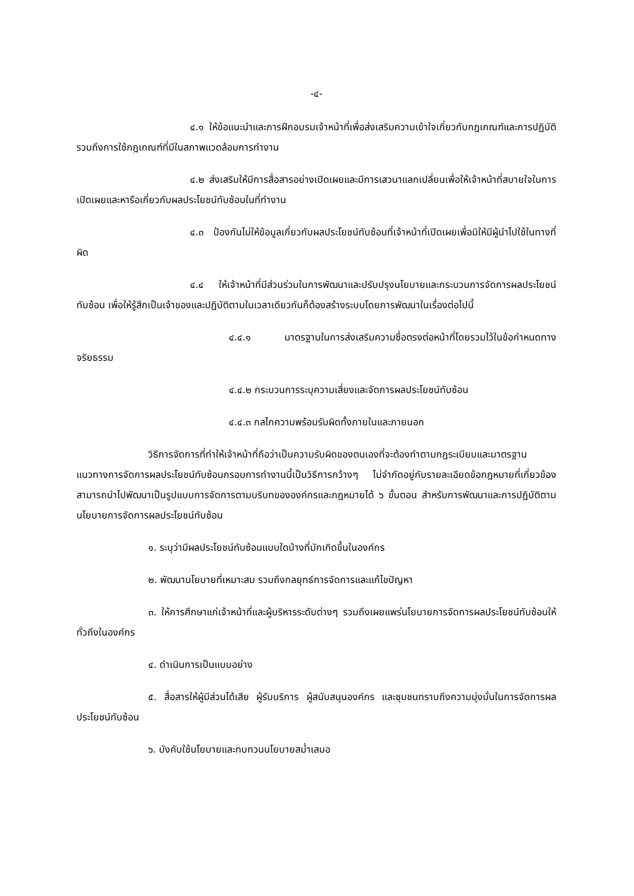-๔-
๔.๑ ให้ข้อแนะนำและการฝึกอบรมเจ้าหน้าที่เพื่อส่งเสริมความเข้าใจเกี่ยวกับกฎเกณฑ์และการปฏิบัติรวมถึงการใช้กฎเกณฑ์ที่มีในสภาพแวดล้อมการทำงาน
๔.๒ ส่งเสริมให้มีการสื่อสารอย่างเปิดเผยและมีการเสวนาแลกเปลี่ยนเพื่อให้เจ้าหน้าที่สบายใจในการเปิดเผยและหารือเกี่ยวกับผลประโยชน์ทับซ้อนในที่ทำงาน
๔.๓ ป้องกันไม่ให้ข้อมูลเกี่ยวกับผลประโยชน์ทับซ้อนที่เจ้าหน้าที่เปิดเผยเพื่อมิให้มีผู้นำไปใช้ในทางที่ผิด
๔.๔ ให้เจ้าหน้าที่มีส่วนร่วมในการพัฒนาและปรับปรุงนโยบายและกระบวนการจัดการผลประโยชน์ทับซ้อน เพื่อให้รู้สึกเป็นเจ้าของและปฏิบัติตามในเวลาเดียวกันก็ต้องสร้างระบบโดยการพัฒนาในเรื่องต่อไปนี้
๔.๔.๑ มาตรฐานในการส่งเสริมความซื่อตรงต่อหน้าที่โดยรวมไว้ในข้อกำหนดทางจริยธรรม
๔.๔.๒ กระบวนการระบุความเสี่ยงและจัดการผลประโยชน์ทับซ้อน
๔.๔.๓ กลไกความพร้อมรับผิดทั้งภายในและภายนอก
วิธีการจัดการที่ทำให้เจ้าหน้าที่ถือว่าเป็นความรับผิดของตนเองที่จะต้องทำตามกฎระเบียบและมาตรฐานแนวทางการจัดการผลประโยชน์ทับซ้อนกรอบการทำงานนี้เป็นวิธีการกว้างๆ ไม่จำกัดอยู่กับรายละเอียดข้อกฎหมายที่เกี่ยวข้องสามารถนำไปพัฒนาเป็นรูปแบบการจัดการตามบริบทขององค์กรและกฎหมายได้ ๖ ขั้นตอน สำหรับการพัฒนาและการปฏิบัติตามนโยบายการจัดการผลประโยชน์ทับซ้อน
๑. ระบุว่ามีผลประโยชน์ทับซ้อนแบบใดบ้างที่มักเกิดขึ้นในองค์กร
๒. พัฒนานโยบายที่เหมาะสม รวมถึงกลยุทธ์การจัดการและแก้ไขปัญหา
๓. ให้การศึกษาแก่เจ้าหน้าที่และผู้บริหารระดับต่างๆ รวมถึงเผยแพร่นโยบายการจัดการผลประโยชน์ทับซ้อนให้ทั่วถึงในองค์กร
๔. ดำเนินการเป็นแบบอย่าง
๕. สื่อสารให้ผู้มีส่วนได้เสีย ผู้รับบริการ ผู้สนับสนุนองค์กร และชุมชนทราบถึงความมุ่งมั่นในการจัดการผลประโยชน์ทับซ้อน
๖. บังคับใช้นโยบายและทบทวนนโยบายสม่ำเสมอ